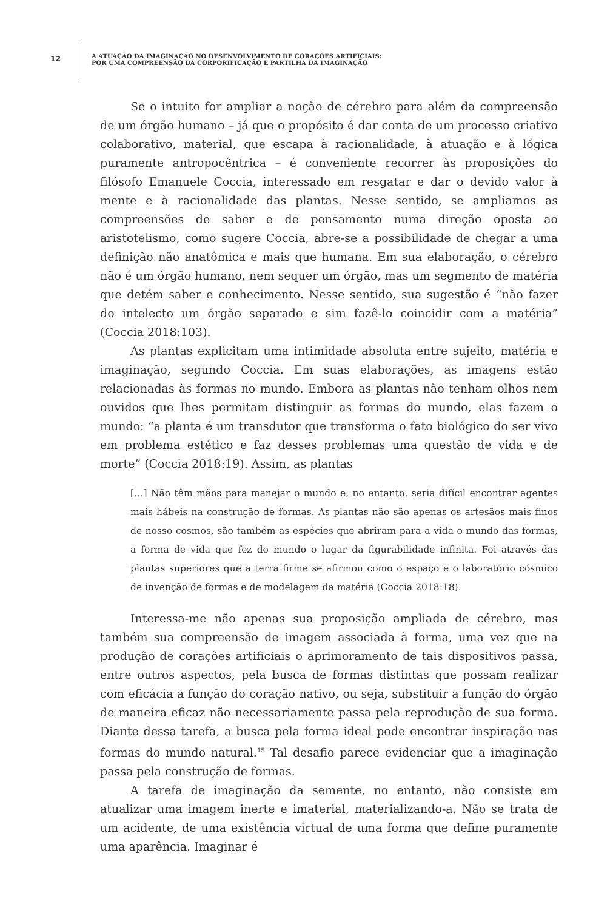12
A ATUAÇÃO DA IMAGINAÇÃO NO DESENVOLVIMENTO DE CORAÇÕES ARTIFICIAIS:
POR UMA COMPREENSÃO DA CORPORIFICAÇÃO E PARTILHA DA IMAGINAÇÃO
Se o intuito for ampliar a noção de cérebro para além da compreensão de um órgão humano – já que o propósito é dar conta de um processo criativo colaborativo, material, que escapa à racionalidade, à atuação e à lógica puramente antropocêntrica – é conveniente recorrer às proposições do filósofo Emanuele Coccia, interessado em resgatar e dar o devido valor à mente e à racionalidade das plantas. Nesse sentido, se ampliamos as compreensões de saber e de pensamento numa direção oposta ao aristotelismo, como sugere Coccia, abre-se a possibilidade de chegar a uma definição não anatômica e mais que humana. Em sua elaboração, o cérebro não é um órgão humano, nem sequer um órgão, mas um segmento de matéria que detém saber e conhecimento. Nesse sentido, sua sugestão é “não fazer do intelecto um órgão separado e sim fazê-lo coincidir com a matéria” (Coccia 2018:103).
As plantas explicitam uma intimidade absoluta entre sujeito, matéria e imaginação, segundo Coccia. Em suas elaborações, as imagens estão relacionadas às formas no mundo. Embora as plantas não tenham olhos nem ouvidos que lhes permitam distinguir as formas do mundo, elas fazem o mundo: “a planta é um transdutor que transforma o fato biológico do ser vivo em problema estético e faz desses problemas uma questão de vida e de morte” (Coccia 2018:19). Assim, as plantas
[…] Não têm mãos para manejar o mundo e, no entanto, seria difícil encontrar agentes mais hábeis na construção de formas. As plantas não são apenas os artesãos mais finos de nosso cosmos, são também as espécies que abriram para a vida o mundo das formas, a forma de vida que fez do mundo o lugar da figurabilidade infinita. Foi através das plantas superiores que a terra firme se afirmou como o espaço e o laboratório cósmico de invenção de formas e de modelagem da matéria (Coccia 2018:18).
Interessa-me não apenas sua proposição ampliada de cérebro, mas também sua compreensão de imagem associada à forma, uma vez que na produção de corações artificiais o aprimoramento de tais dispositivos passa, entre outros aspectos, pela busca de formas distintas que possam realizar com eficácia a função do coração nativo, ou seja, substituir a função do órgão de maneira eficaz não necessariamente passa pela reprodução de sua forma. Diante dessa tarefa, a busca pela forma ideal pode encontrar inspiração nas formas do mundo natural.<sup>15</sup> Tal desafio parece evidenciar que a imaginação passa pela construção de formas.
A tarefa de imaginação da semente, no entanto, não consiste em atualizar uma imagem inerte e imaterial, materializando-a. Não se trata de um acidente, de uma existência virtual de uma forma que define puramente uma aparência. Imaginar é